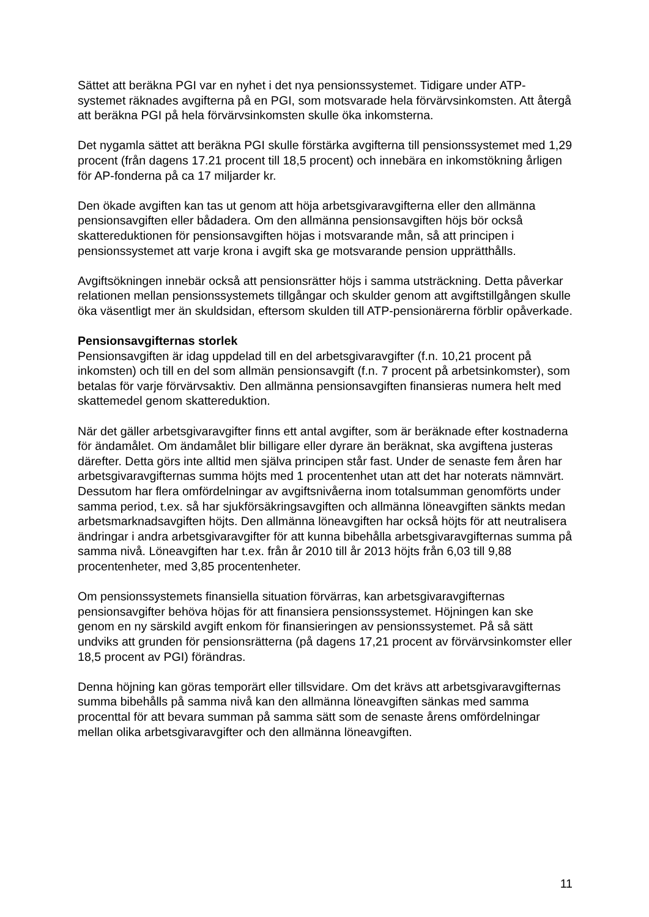Sättet att beräkna PGI var en nyhet i det nya pensionssystemet. Tidigare under ATP-systemet räknades avgifterna på en PGI, som motsvarade hela förvärvsinkomsten. Att återgå att beräkna PGI på hela förvärvsinkomsten skulle öka inkomsterna.
Det nygamla sättet att beräkna PGI skulle förstärka avgifterna till pensionssystemet med 1,29 procent (från dagens 17.21 procent till 18,5 procent) och innebära en inkomstökning årligen för AP-fonderna på ca 17 miljarder kr.
Den ökade avgiften kan tas ut genom att höja arbetsgivaravgifterna eller den allmänna pensionsavgiften eller bådadera. Om den allmänna pensionsavgiften höjs bör också skattereduktionen för pensionsavgiften höjas i motsvarande mån, så att principen i pensionssystemet att varje krona i avgift ska ge motsvarande pension upprätthålls.
Avgiftsökningen innebär också att pensionsrätter höjs i samma utsträckning. Detta påverkar relationen mellan pensionssystemets tillgångar och skulder genom att avgiftstillgången skulle öka väsentligt mer än skuldsidan, eftersom skulden till ATP-pensionärerna förblir opåverkade.
Pensionsavgifternas storlek
Pensionsavgiften är idag uppdelad till en del arbetsgivaravgifter (f.n. 10,21 procent på inkomsten) och till en del som allmän pensionsavgift (f.n. 7 procent på arbetsinkomster), som betalas för varje förvärvsaktiv. Den allmänna pensionsavgiften finansieras numera helt med skattemedel genom skattereduktion.
När det gäller arbetsgivaravgifter finns ett antal avgifter, som är beräknade efter kostnaderna för ändamålet. Om ändamålet blir billigare eller dyrare än beräknat, ska avgiftena justeras därefter. Detta görs inte alltid men själva principen står fast. Under de senaste fem åren har arbetsgivaravgifternas summa höjts med 1 procentenhet utan att det har noterats nämnvärt. Dessutom har flera omfördelningar av avgiftsnivåerna inom totalsumman genomförts under samma period, t.ex. så har sjukförsäkringsavgiften och allmänna löneavgiften sänkts medan arbetsmarknadsavgiften höjts. Den allmänna löneavgiften har också höjts för att neutralisera ändringar i andra arbetsgivaravgifter för att kunna bibehålla arbetsgivaravgifternas summa på samma nivå. Löneavgiften har t.ex. från år 2010 till år 2013 höjts från 6,03 till 9,88 procentenheter, med 3,85 procentenheter.
Om pensionssystemets finansiella situation förvärras, kan arbetsgivaravgifternas pensionsavgifter behöva höjas för att finansiera pensionssystemet. Höjningen kan ske genom en ny särskild avgift enkom för finansieringen av pensionssystemet. På så sätt undviks att grunden för pensionsrätterna (på dagens 17,21 procent av förvärvsinkomster eller 18,5 procent av PGI) förändras.
Denna höjning kan göras temporärt eller tillsvidare. Om det krävs att arbetsgivaravgifternas summa bibehålls på samma nivå kan den allmänna löneavgiften sänkas med samma procenttal för att bevara summan på samma sätt som de senaste årens omfördelningar mellan olika arbetsgivaravgifter och den allmänna löneavgiften.
11